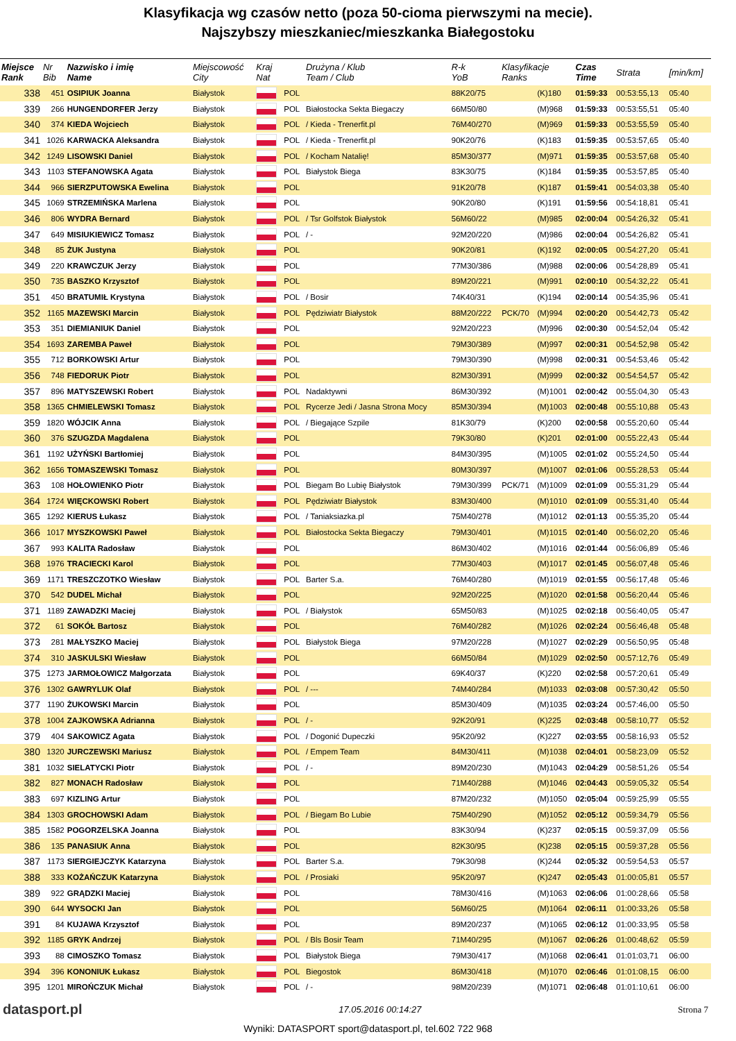Klasyfikacja wg czasów netto (poza 50-cioma pierwszymi na mecie).
Najszybszy mieszkaniec/mieszkanka Białegostoku
| Miejsce Rank | Nr Bib | Nazwisko i imię Name | Miejscowość City | Kraj Nat | | Drużyna / Klub Team / Club | R-k YoB | Klasyfikacje Ranks | | Czas Time | Strata | [min/km] |
| --- | --- | --- | --- | --- | --- | --- | --- | --- | --- | --- | --- | --- |
| 338 | 451 | OSIPIUK Joanna | Białystok | | POL | | 88K20/75 | | (K)180 | 01:59:33 | 00:53:55,13 | 05:40 |
| 339 | 266 | HUNGENDORFER Jerzy | Białystok | | POL | Białostocka Sekta Biegaczy | 66M50/80 | | (M)968 | 01:59:33 | 00:53:55,51 | 05:40 |
| 340 | 374 | KIEDA Wojciech | Białystok | | POL | / Kieda - Trenerfit.pl | 76M40/270 | | (M)969 | 01:59:33 | 00:53:55,59 | 05:40 |
| 341 | 1026 | KARWACKA Aleksandra | Białystok | | POL | / Kieda - Trenerfit.pl | 90K20/76 | | (K)183 | 01:59:35 | 00:53:57,65 | 05:40 |
| 342 | 1249 | LISOWSKI Daniel | Białystok | | POL | / Kocham Natalię! | 85M30/377 | | (M)971 | 01:59:35 | 00:53:57,68 | 05:40 |
| 343 | 1103 | STEFANOWSKA Agata | Białystok | | POL | Białystok Biega | 83K30/75 | | (K)184 | 01:59:35 | 00:53:57,85 | 05:40 |
| 344 | 966 | SIERZPUTOWSKA Ewelina | Białystok | | POL | | 91K20/78 | | (K)187 | 01:59:41 | 00:54:03,38 | 05:40 |
| 345 | 1069 | STRZEMIŃSKA Marlena | Białystok | | POL | | 90K20/80 | | (K)191 | 01:59:56 | 00:54:18,81 | 05:41 |
| 346 | 806 | WYDRA Bernard | Białystok | | POL | / Tsr Golfstok Białystok | 56M60/22 | | (M)985 | 02:00:04 | 00:54:26,32 | 05:41 |
| 347 | 649 | MISIUKIEWICZ Tomasz | Białystok | | POL | / - | 92M20/220 | | (M)986 | 02:00:04 | 00:54:26,82 | 05:41 |
| 348 | 85 | ŻUK Justyna | Białystok | | POL | | 90K20/81 | | (K)192 | 02:00:05 | 00:54:27,20 | 05:41 |
| 349 | 220 | KRAWCZUK Jerzy | Białystok | | POL | | 77M30/386 | | (M)988 | 02:00:06 | 00:54:28,89 | 05:41 |
| 350 | 735 | BASZKO Krzysztof | Białystok | | POL | | 89M20/221 | | (M)991 | 02:00:10 | 00:54:32,22 | 05:41 |
| 351 | 450 | BRATUMIŁ Krystyna | Białystok | | POL | / Bosir | 74K40/31 | | (K)194 | 02:00:14 | 00:54:35,96 | 05:41 |
| 352 | 1165 | MAZEWSKI Marcin | Białystok | | POL | Pędziwiatr Białystok | 88M20/222 | PCK/70 | (M)994 | 02:00:20 | 00:54:42,73 | 05:42 |
| 353 | 351 | DIEMIANIUK Daniel | Białystok | | POL | | 92M20/223 | | (M)996 | 02:00:30 | 00:54:52,04 | 05:42 |
| 354 | 1693 | ZAREMBA Paweł | Białystok | | POL | | 79M30/389 | | (M)997 | 02:00:31 | 00:54:52,98 | 05:42 |
| 355 | 712 | BORKOWSKI Artur | Białystok | | POL | | 79M30/390 | | (M)998 | 02:00:31 | 00:54:53,46 | 05:42 |
| 356 | 748 | FIEDORUK Piotr | Białystok | | POL | | 82M30/391 | | (M)999 | 02:00:32 | 00:54:54,57 | 05:42 |
| 357 | 896 | MATYSZEWSKI Robert | Białystok | | POL | Nadaktywni | 86M30/392 | | (M)1001 | 02:00:42 | 00:55:04,30 | 05:43 |
| 358 | 1365 | CHMIELEWSKI Tomasz | Białystok | | POL | Rycerze Jedi / Jasna Strona Mocy | 85M30/394 | | (M)1003 | 02:00:48 | 00:55:10,88 | 05:43 |
| 359 | 1820 | WÓJCIK Anna | Białystok | | POL | / Biegające Szpile | 81K30/79 | | (K)200 | 02:00:58 | 00:55:20,60 | 05:44 |
| 360 | 376 | SZUGZDA Magdalena | Białystok | | POL | | 79K30/80 | | (K)201 | 02:01:00 | 00:55:22,43 | 05:44 |
| 361 | 1192 | UŻYŃSKI Bartłomiej | Białystok | | POL | | 84M30/395 | | (M)1005 | 02:01:02 | 00:55:24,50 | 05:44 |
| 362 | 1656 | TOMASZEWSKI Tomasz | Białystok | | POL | | 80M30/397 | | (M)1007 | 02:01:06 | 00:55:28,53 | 05:44 |
| 363 | 108 | HOŁOWIENKO Piotr | Białystok | | POL | Biegam Bo Lubię Białystok | 79M30/399 | PCK/71 | (M)1009 | 02:01:09 | 00:55:31,29 | 05:44 |
| 364 | 1724 | WIĘCKOWSKI Robert | Białystok | | POL | Pędziwiatr Białystok | 83M30/400 | | (M)1010 | 02:01:09 | 00:55:31,40 | 05:44 |
| 365 | 1292 | KIERUS Łukasz | Białystok | | POL | / Taniaksiazka.pl | 75M40/278 | | (M)1012 | 02:01:13 | 00:55:35,20 | 05:44 |
| 366 | 1017 | MYSZKOWSKI Paweł | Białystok | | POL | Białostocka Sekta Biegaczy | 79M30/401 | | (M)1015 | 02:01:40 | 00:56:02,20 | 05:46 |
| 367 | 993 | KALITA Radosław | Białystok | | POL | | 86M30/402 | | (M)1016 | 02:01:44 | 00:56:06,89 | 05:46 |
| 368 | 1976 | TRACIECKI Karol | Białystok | | POL | | 77M30/403 | | (M)1017 | 02:01:45 | 00:56:07,48 | 05:46 |
| 369 | 1171 | TRESZCZOTKO Wiesław | Białystok | | POL | Barter S.a. | 76M40/280 | | (M)1019 | 02:01:55 | 00:56:17,48 | 05:46 |
| 370 | 542 | DUDEL Michał | Białystok | | POL | | 92M20/225 | | (M)1020 | 02:01:58 | 00:56:20,44 | 05:46 |
| 371 | 1189 | ZAWADZKI Maciej | Białystok | | POL | / Białystok | 65M50/83 | | (M)1025 | 02:02:18 | 00:56:40,05 | 05:47 |
| 372 | 61 | SOKÓŁ Bartosz | Białystok | | POL | | 76M40/282 | | (M)1026 | 02:02:24 | 00:56:46,48 | 05:48 |
| 373 | 281 | MAŁYSZKO Maciej | Białystok | | POL | Białystok Biega | 97M20/228 | | (M)1027 | 02:02:29 | 00:56:50,95 | 05:48 |
| 374 | 310 | JASKULSKI Wiesław | Białystok | | POL | | 66M50/84 | | (M)1029 | 02:02:50 | 00:57:12,76 | 05:49 |
| 375 | 1273 | JARMOŁOWICZ Małgorzata | Białystok | | POL | | 69K40/37 | | (K)220 | 02:02:58 | 00:57:20,61 | 05:49 |
| 376 | 1302 | GAWRYLUK Olaf | Białystok | | POL | / --- | 74M40/284 | | (M)1033 | 02:03:08 | 00:57:30,42 | 05:50 |
| 377 | 1190 | ŻUKOWSKI Marcin | Białystok | | POL | | 85M30/409 | | (M)1035 | 02:03:24 | 00:57:46,00 | 05:50 |
| 378 | 1004 | ZAJKOWSKA Adrianna | Białystok | | POL | / - | 92K20/91 | | (K)225 | 02:03:48 | 00:58:10,77 | 05:52 |
| 379 | 404 | SAKOWICZ Agata | Białystok | | POL | / Dogonić Dupeczki | 95K20/92 | | (K)227 | 02:03:55 | 00:58:16,93 | 05:52 |
| 380 | 1320 | JURCZEWSKI Mariusz | Białystok | | POL | / Empem Team | 84M30/411 | | (M)1038 | 02:04:01 | 00:58:23,09 | 05:52 |
| 381 | 1032 | SIELATYCKI Piotr | Białystok | | POL | / - | 89M20/230 | | (M)1043 | 02:04:29 | 00:58:51,26 | 05:54 |
| 382 | 827 | MONACH Radosław | Białystok | | POL | | 71M40/288 | | (M)1046 | 02:04:43 | 00:59:05,32 | 05:54 |
| 383 | 697 | KIZLING Artur | Białystok | | POL | | 87M20/232 | | (M)1050 | 02:05:04 | 00:59:25,99 | 05:55 |
| 384 | 1303 | GROCHOWSKI Adam | Białystok | | POL | / Biegam Bo Lubie | 75M40/290 | | (M)1052 | 02:05:12 | 00:59:34,79 | 05:56 |
| 385 | 1582 | POGORZELSKA Joanna | Białystok | | POL | | 83K30/94 | | (K)237 | 02:05:15 | 00:59:37,09 | 05:56 |
| 386 | 135 | PANASIUK Anna | Białystok | | POL | | 82K30/95 | | (K)238 | 02:05:15 | 00:59:37,28 | 05:56 |
| 387 | 1173 | SIERGIEJCZYK Katarzyna | Białystok | | POL | Barter S.a. | 79K30/98 | | (K)244 | 02:05:32 | 00:59:54,53 | 05:57 |
| 388 | 333 | KOŻAŃCZUK Katarzyna | Białystok | | POL | / Prosiaki | 95K20/97 | | (K)247 | 02:05:43 | 01:00:05,81 | 05:57 |
| 389 | 922 | GRĄDZKI Maciej | Białystok | | POL | | 78M30/416 | | (M)1063 | 02:06:06 | 01:00:28,66 | 05:58 |
| 390 | 644 | WYSOCKI Jan | Białystok | | POL | | 56M60/25 | | (M)1064 | 02:06:11 | 01:00:33,26 | 05:58 |
| 391 | 84 | KUJAWA Krzysztof | Białystok | | POL | | 89M20/237 | | (M)1065 | 02:06:12 | 01:00:33,95 | 05:58 |
| 392 | 1185 | GRYK Andrzej | Białystok | | POL | / Bls Bosir Team | 71M40/295 | | (M)1067 | 02:06:26 | 01:00:48,62 | 05:59 |
| 393 | 88 | CIMOSZKO Tomasz | Białystok | | POL | Białystok Biega | 79M30/417 | | (M)1068 | 02:06:41 | 01:01:03,71 | 06:00 |
| 394 | 396 | KONONIUK Łukasz | Białystok | | POL | Biegostok | 86M30/418 | | (M)1070 | 02:06:46 | 01:01:08,15 | 06:00 |
| 395 | 1201 | MIROŃCZUK Michał | Białystok | | POL | / - | 98M20/239 | | (M)1071 | 02:06:48 | 01:01:10,61 | 06:00 |
datasport.pl 17.05.2016 00:14:27 Strona 7
Wyniki: DATASPORT sport@datasport.pl, tel.602 722 968